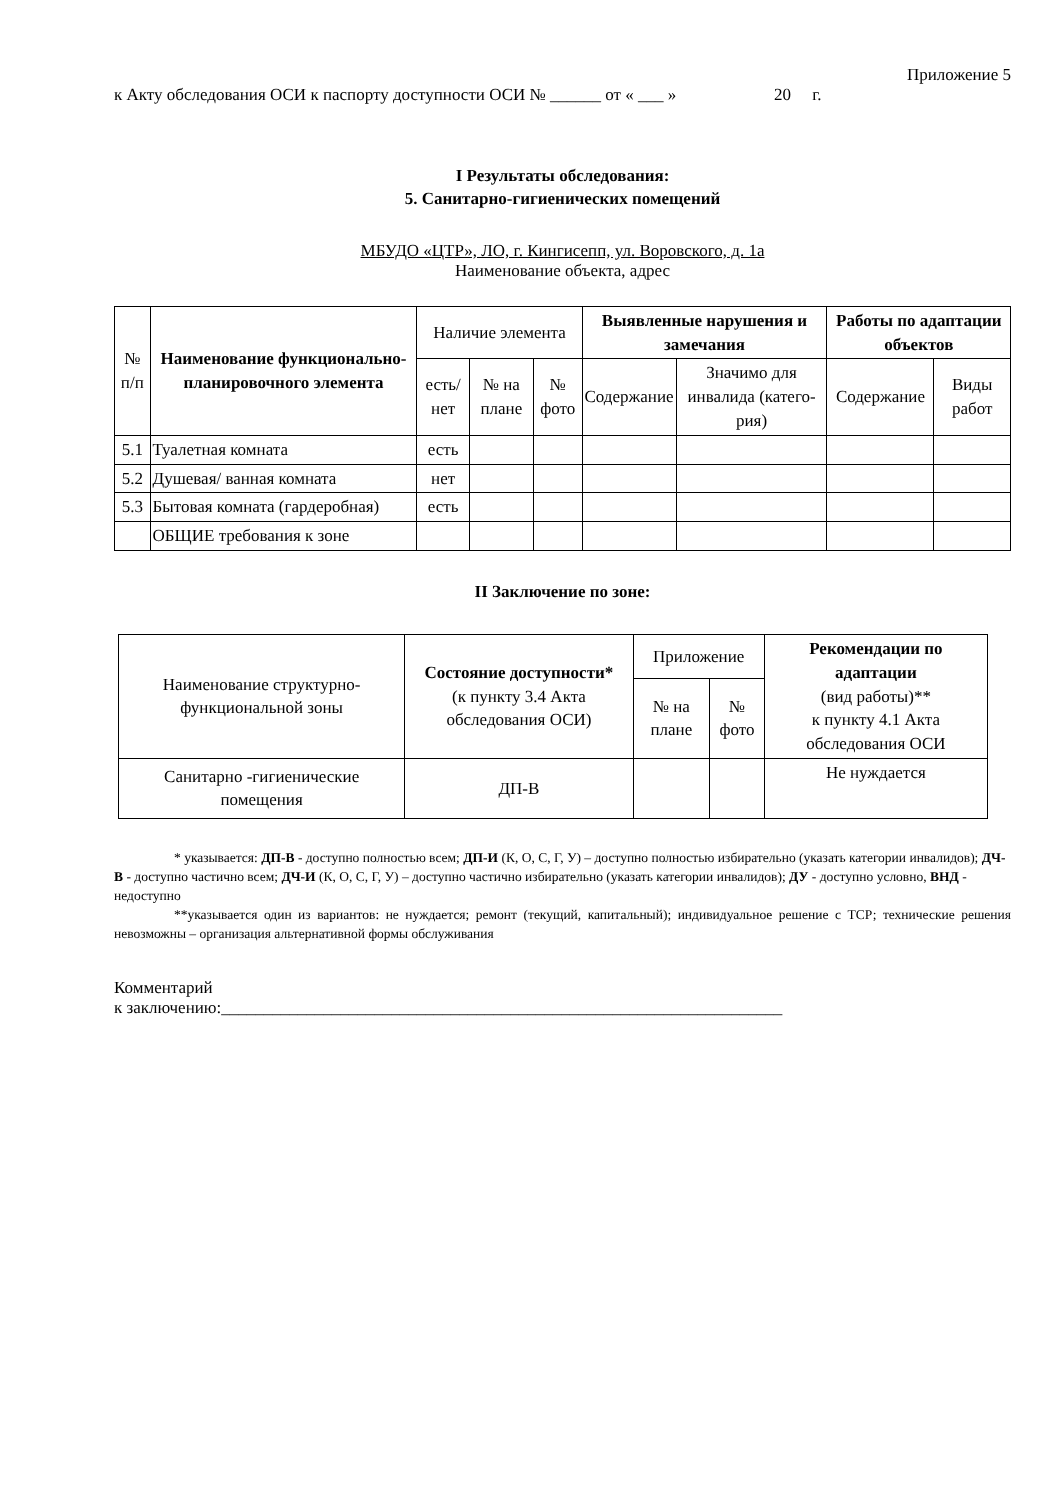Приложение 5
к Акту обследования ОСИ к паспорту доступности ОСИ № ______ от « ___ » 20 г.
I Результаты обследования:
5. Санитарно-гигиенических помещений
МБУДО «ЦТР», ЛО, г. Кингисепп, ул. Воровского, д. 1а
Наименование объекта, адрес
| № п/п | Наименование функционально-планировочного элемента | Наличие элемента | | | Выявленные нарушения и замечания | | Работы по адаптации объектов | |
| --- | --- | --- | --- | --- | --- | --- | --- | --- |
| | | есть/ нет | № на плане | № фото | Содержание | Значимо для инвалида (катего-рия) | Содержание | Виды работ |
| 5.1 | Туалетная комната | есть | | | | | | |
| 5.2 | Душевая/ ванная комната | нет | | | | | | |
| 5.3 | Бытовая комната (гардеробная) | есть | | | | | | |
| | ОБЩИЕ требования к зоне | | | | | | | |
II Заключение по зоне:
| Наименование структурно-функциональной зоны | Состояние доступности* (к пункту 3.4 Акта обследования ОСИ) | Приложение | | Рекомендации по адаптации (вид работы)** к пункту 4.1 Акта обследования ОСИ |
| --- | --- | --- | --- | --- |
| | | № на плане | № фото | |
| Санитарно -гигиенические помещения | ДП-В | | | Не нуждается |
* указывается: ДП-В - доступно полностью всем; ДП-И (К, О, С, Г, У) – доступно полностью избирательно (указать категории инвалидов); ДЧ-В - доступно частично всем; ДЧ-И (К, О, С, Г, У) – доступно частично избирательно (указать категории инвалидов); ДУ - доступно условно, ВНД - недоступно
**указывается один из вариантов: не нуждается; ремонт (текущий, капитальный); индивидуальное решение с ТСР; технические решения невозможны – организация альтернативной формы обслуживания
Комментарий
к заключению:__________________________________________________________________